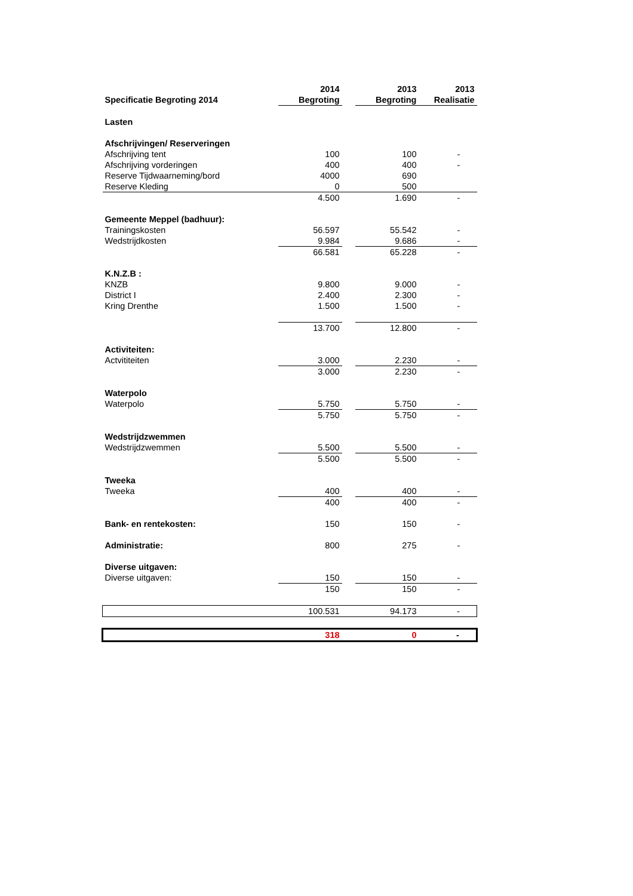| | 2014 | | 2013 | 2013 |
| --- | --- | --- | --- | --- |
| Specificatie Begroting 2014 | Begroting | | Begroting | Realisatie |
| Lasten | | | | |
| Afschrijvingen/ Reserveringen | | | | |
| Afschrijving tent | 100 | | 100 | - |
| Afschrijving vorderingen | 400 | | 400 | - |
| Reserve Tijdwaarneming/bord | 4000 | | 690 | |
| Reserve Kleding | 0 | | 500 | |
| | 4.500 | | 1.690 | - |
| Gemeente Meppel (badhuur): | | | | |
| Trainingskosten | 56.597 | | 55.542 | - |
| Wedstrijdkosten | 9.984 | | 9.686 | - |
| | 66.581 | | 65.228 | - |
| K.N.Z.B : | | | | |
| KNZB | 9.800 | | 9.000 | - |
| District I | 2.400 | | 2.300 | - |
| Kring Drenthe | 1.500 | | 1.500 | - |
| | 13.700 | | 12.800 | - |
| Activiteiten: | | | | |
| Actvititeiten | 3.000 | | 2.230 | - |
| | 3.000 | | 2.230 | - |
| Waterpolo | | | | |
| Waterpolo | 5.750 | | 5.750 | - |
| | 5.750 | | 5.750 | - |
| Wedstrijdzwemmen | | | | |
| Wedstrijdzwemmen | 5.500 | | 5.500 | - |
| | 5.500 | | 5.500 | - |
| Tweeka | | | | |
| Tweeka | 400 | | 400 | - |
| | 400 | | 400 | - |
| Bank- en rentekosten: | 150 | | 150 | - |
| Administratie: | 800 | | 275 | - |
| Diverse uitgaven: | | | | |
| Diverse uitgaven: | 150 | | 150 | - |
| | 150 | | 150 | - |
| | 100.531 | | 94.173 | - |
| | 318 | | 0 | - |